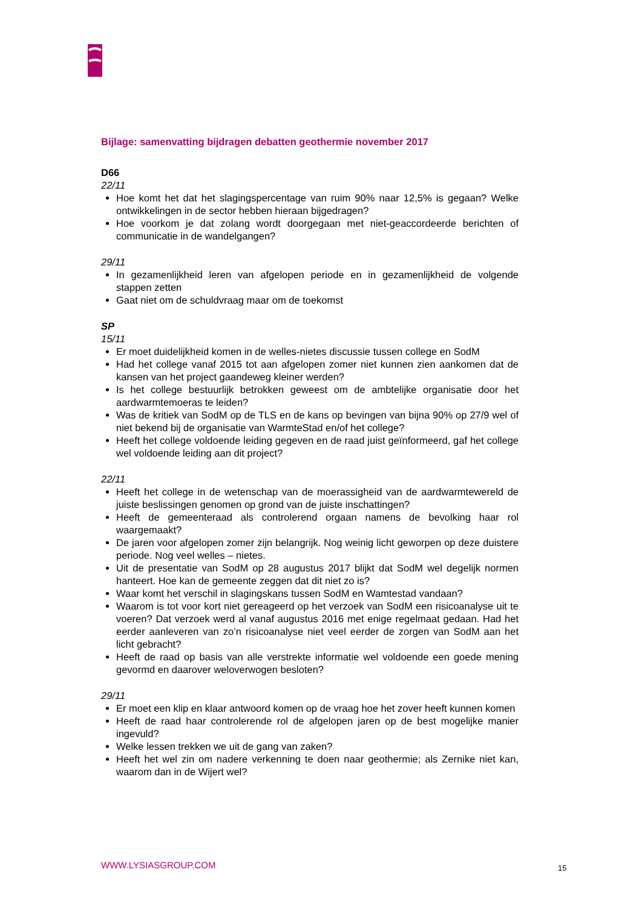Bijlage: samenvatting bijdragen debatten geothermie november 2017
D66
22/11
Hoe komt het dat het slagingspercentage van ruim 90% naar 12,5% is gegaan? Welke ontwikkelingen in de sector hebben hieraan bijgedragen?
Hoe voorkom je dat zolang wordt doorgegaan met niet-geaccordeerde berichten of communicatie in de wandelgangen?
29/11
In gezamenlijkheid leren van afgelopen periode en in gezamenlijkheid de volgende stappen zetten
Gaat niet om de schuldvraag maar om de toekomst
SP
15/11
Er moet duidelijkheid komen in de welles-nietes discussie tussen college en SodM
Had het college vanaf 2015 tot aan afgelopen zomer niet kunnen zien aankomen dat de kansen van het project gaandeweg kleiner werden?
Is het college bestuurlijk betrokken geweest om de ambtelijke organisatie door het aardwarmtemoeras te leiden?
Was de kritiek van SodM op de TLS en de kans op bevingen van bijna 90% op 27/9 wel of niet bekend bij de organisatie van WarmteStad en/of het college?
Heeft het college voldoende leiding gegeven en de raad juist geïnformeerd, gaf het college wel voldoende leiding aan dit project?
22/11
Heeft het college in de wetenschap van de moerassigheid van de aardwarmtewereld de juiste beslissingen genomen op grond van de juiste inschattingen?
Heeft de gemeenteraad als controlerend orgaan namens de bevolking haar rol waargemaakt?
De jaren voor afgelopen zomer zijn belangrijk. Nog weinig licht geworpen op deze duistere periode. Nog veel welles – nietes.
Uit de presentatie van SodM op 28 augustus 2017 blijkt dat SodM wel degelijk normen hanteert. Hoe kan de gemeente zeggen dat dit niet zo is?
Waar komt het verschil in slagingskans tussen SodM en Wamtestad vandaan?
Waarom is tot voor kort niet gereageerd op het verzoek van SodM een risicoanalyse uit te voeren? Dat verzoek werd al vanaf augustus 2016 met enige regelmaat gedaan. Had het eerder aanleveren van zo’n risicoanalyse niet veel eerder de zorgen van SodM aan het licht gebracht?
Heeft de raad op basis van alle verstrekte informatie wel voldoende een goede mening gevormd en daarover weloverwogen besloten?
29/11
Er moet een klip en klaar antwoord komen op de vraag hoe het zover heeft kunnen komen
Heeft de raad haar controlerende rol de afgelopen jaren op de best mogelijke manier ingevuld?
Welke lessen trekken we uit de gang van zaken?
Heeft het wel zin om nadere verkenning te doen naar geothermie; als Zernike niet kan, waarom dan in de Wijert wel?
WWW.LYSIASGROUP.COM 15